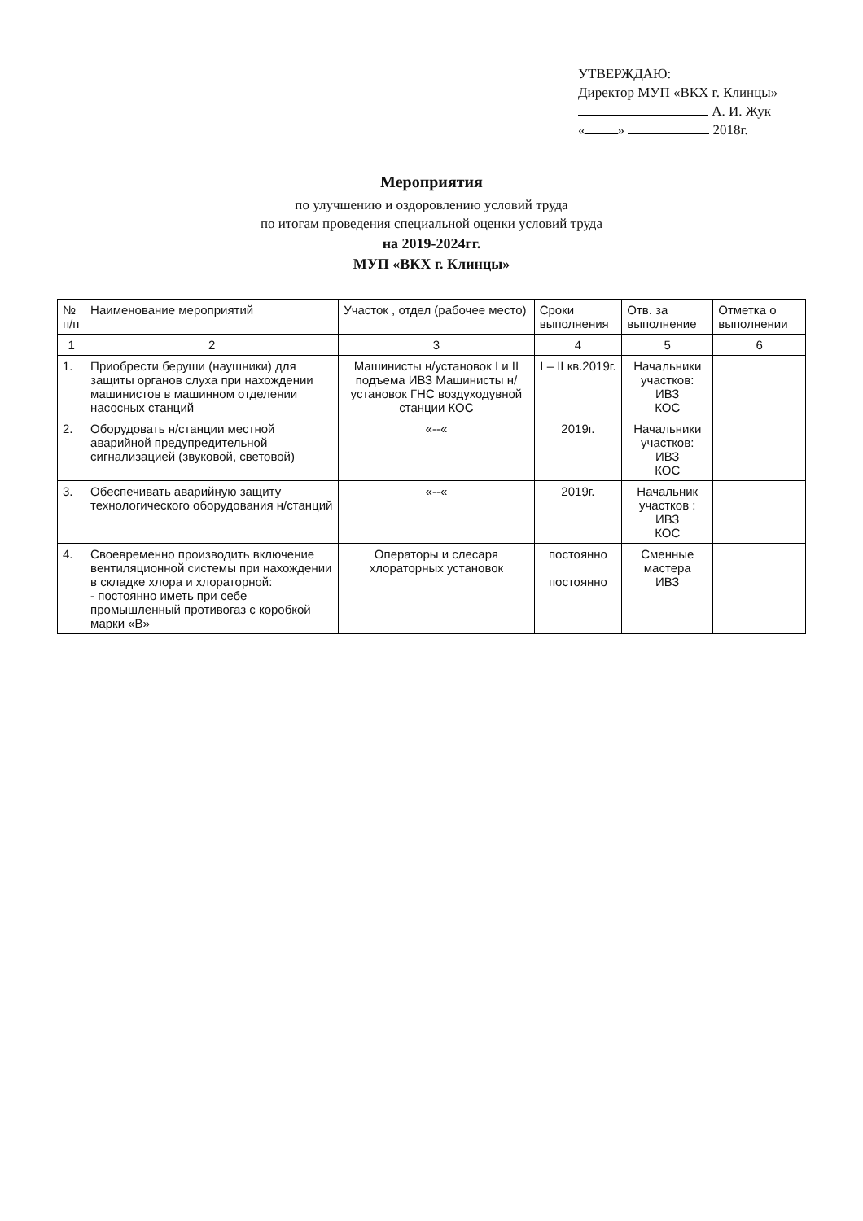УТВЕРЖДАЮ:
Директор МУП «ВКХ г. Клинцы»
А. И. Жук
« » 2018г.
Мероприятия
по улучшению и оздоровлению условий труда
по итогам проведения специальной оценки условий труда
на 2019-2024гг.
МУП «ВКХ г. Клинцы»
| № п/п | Наименование мероприятий | Участок , отдел (рабочее место) | Сроки выполнения | Отв. за выполнение | Отметка о выполнении |
| --- | --- | --- | --- | --- | --- |
| 1 | 2 | 3 | 4 | 5 | 6 |
| 1. | Приобрести беруши (наушники) для защиты органов слуха при нахождении машинистов в машинном отделении насосных станций | Машинисты н/установок I и II подъема ИВЗ Машинисты н/установок ГНС воздуходувной станции КОС | I – II кв.2019г. | Начальники участков: ИВЗ КОС | |
| 2. | Оборудовать н/станции местной аварийной предупредительной сигнализацией (звуковой, световой) | «--« | 2019г. | Начальники участков: ИВЗ КОС | |
| 3. | Обеспечивать аварийную защиту технологического оборудования н/станций | «--« | 2019г. | Начальник участков : ИВЗ КОС | |
| 4. | Своевременно производить включение вентиляционной системы при нахождении в складке хлора и хлораторной: - постоянно иметь при себе промышленный противогаз с коробкой марки «В» | Операторы и слесаря хлораторных установок | постоянно постоянно | Сменные мастера ИВЗ | |